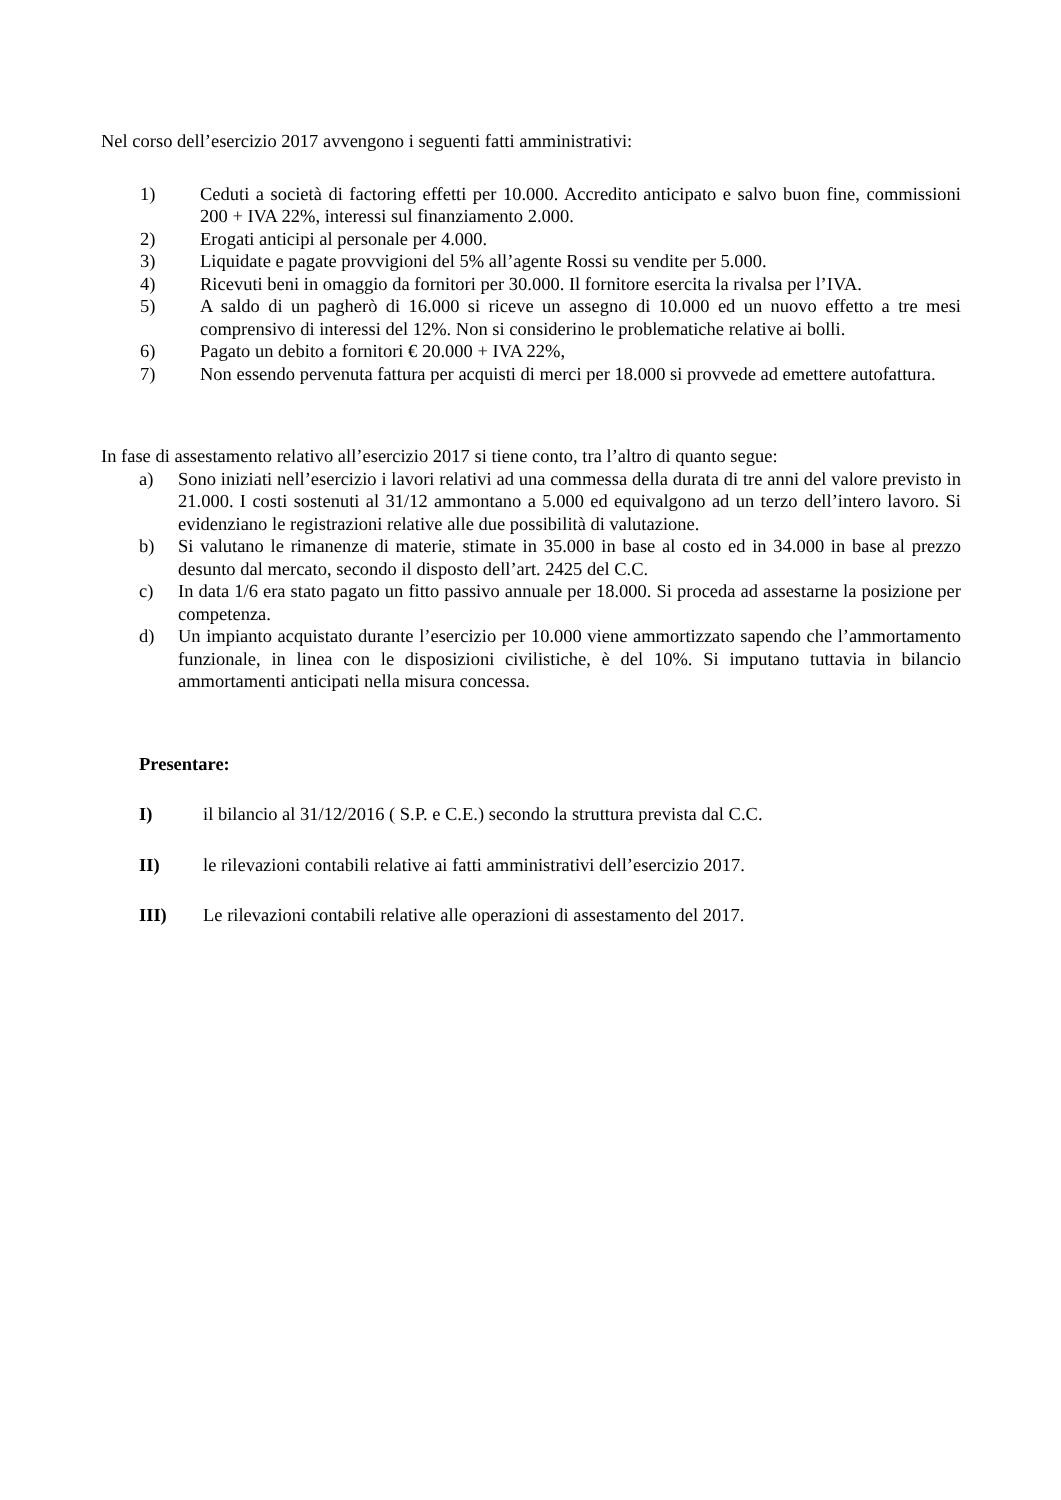Nel corso dell’esercizio 2017 avvengono i seguenti fatti amministrativi:
1) Ceduti a società di factoring effetti per 10.000. Accredito anticipato e salvo buon fine, commissioni 200 + IVA 22%, interessi sul finanziamento 2.000.
2) Erogati anticipi al personale per 4.000.
3) Liquidate e pagate provvigioni del 5% all’agente Rossi su vendite per 5.000.
4) Ricevuti beni in omaggio da fornitori per 30.000. Il fornitore esercita la rivalsa per l’IVA.
5) A saldo di un pagherò di 16.000 si riceve un assegno di 10.000 ed un nuovo effetto a tre mesi comprensivo di interessi del 12%. Non si considerino le problematiche relative ai bolli.
6) Pagato un debito a fornitori € 20.000 + IVA 22%,
7) Non essendo pervenuta fattura per acquisti di merci per 18.000 si provvede ad emettere autofattura.
In fase di assestamento relativo all’esercizio 2017 si tiene conto, tra l’altro di quanto segue:
a) Sono iniziati nell’esercizio i lavori relativi ad una commessa della durata di tre anni del valore previsto in 21.000. I costi sostenuti al 31/12 ammontano a 5.000 ed equivalgono ad un terzo dell’intero lavoro. Si evidenziano le registrazioni relative alle due possibilità di valutazione.
b) Si valutano le rimanenze di materie, stimate in 35.000 in base al costo ed in 34.000 in base al prezzo desunto dal mercato, secondo il disposto dell’art. 2425 del C.C.
c) In data 1/6 era stato pagato un fitto passivo annuale per 18.000. Si proceda ad assestarne la posizione per competenza.
d) Un impianto acquistato durante l’esercizio per 10.000 viene ammortizzato sapendo che l’ammortamento funzionale, in linea con le disposizioni civilistiche, è del 10%. Si imputano tuttavia in bilancio ammortamenti anticipati nella misura concessa.
Presentare:
I) il bilancio al 31/12/2016 ( S.P. e C.E.) secondo la struttura prevista dal C.C.
II) le rilevazioni contabili relative ai fatti amministrativi dell’esercizio 2017.
III) Le rilevazioni contabili relative alle operazioni di assestamento del 2017.